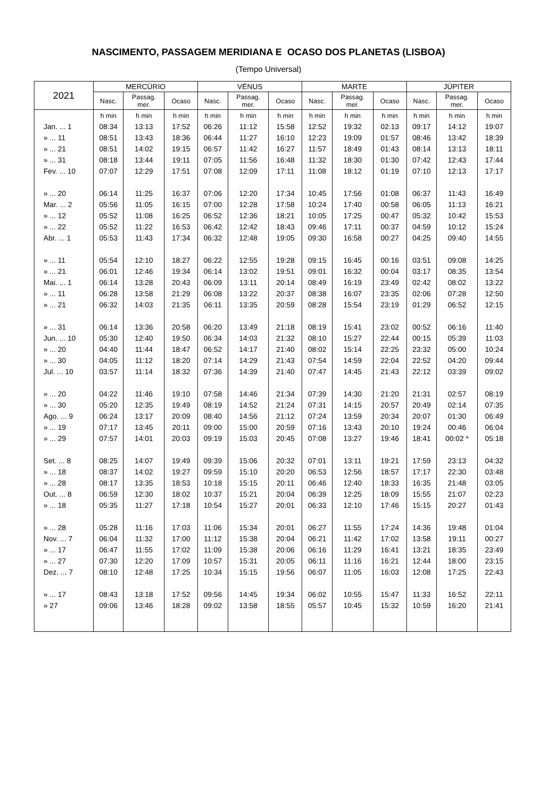NASCIMENTO, PASSAGEM MERIDIANA E OCASO DOS PLANETAS (LISBOA)
(Tempo Universal)
| 2021 | MERCÚRIO | | | VÉNUS | | | MARTE | | | JÚPITER | | |
| --- | --- | --- | --- | --- | --- | --- | --- | --- | --- | --- | --- | --- |
| | Nasc. | Passag. mer. | Ocaso | Nasc. | Passag. mer. | Ocaso | Nasc. | Passag. mer. | Ocaso | Nasc. | Passag. mer. | Ocaso |
| | h min | h min | h min | h min | h min | h min | h min | h min | h min | h min | h min | h min |
| Jan. ... 1 | 08:34 | 13:13 | 17:52 | 06:26 | 11:12 | 15:58 | 12:52 | 19:32 | 02:13 | 09:17 | 14:12 | 19:07 |
| » ... 11 | 08:51 | 13:43 | 18:36 | 06:44 | 11:27 | 16:10 | 12:23 | 19:09 | 01:57 | 08:46 | 13:42 | 18:39 |
| » ... 21 | 08:51 | 14:02 | 19:15 | 06:57 | 11:42 | 16:27 | 11:57 | 18:49 | 01:43 | 08:14 | 13:13 | 18:11 |
| » ... 31 | 08:18 | 13:44 | 19:11 | 07:05 | 11:56 | 16:48 | 11:32 | 18:30 | 01:30 | 07:42 | 12:43 | 17:44 |
| Fev. ... 10 | 07:07 | 12:29 | 17:51 | 07:08 | 12:09 | 17:11 | 11:08 | 18:12 | 01:19 | 07:10 | 12:13 | 17:17 |
| » ... 20 | 06:14 | 11:25 | 16:37 | 07:06 | 12:20 | 17:34 | 10:45 | 17:56 | 01:08 | 06:37 | 11:43 | 16:49 |
| Mar. ... 2 | 05:56 | 11:05 | 16:15 | 07:00 | 12:28 | 17:58 | 10:24 | 17:40 | 00:58 | 06:05 | 11:13 | 16:21 |
| » ... 12 | 05:52 | 11:08 | 16:25 | 06:52 | 12:36 | 18:21 | 10:05 | 17:25 | 00:47 | 05:32 | 10:42 | 15:53 |
| » ... 22 | 05:52 | 11:22 | 16:53 | 06:42 | 12:42 | 18:43 | 09:46 | 17:11 | 00:37 | 04:59 | 10:12 | 15:24 |
| Abr. ... 1 | 05:53 | 11:43 | 17:34 | 06:32 | 12:48 | 19:05 | 09:30 | 16:58 | 00:27 | 04:25 | 09:40 | 14:55 |
| » ... 11 | 05:54 | 12:10 | 18:27 | 06:22 | 12:55 | 19:28 | 09:15 | 16:45 | 00:16 | 03:51 | 09:08 | 14:25 |
| » ... 21 | 06:01 | 12:46 | 19:34 | 06:14 | 13:02 | 19:51 | 09:01 | 16:32 | 00:04 | 03:17 | 08:35 | 13:54 |
| Mai. ... 1 | 06:14 | 13:28 | 20:43 | 06:09 | 13:11 | 20:14 | 08:49 | 16:19 | 23:49 | 02:42 | 08:02 | 13:22 |
| » ... 11 | 06:28 | 13:58 | 21:29 | 06:08 | 13:22 | 20:37 | 08:38 | 16:07 | 23:35 | 02:06 | 07:28 | 12:50 |
| » ... 21 | 06:32 | 14:03 | 21:35 | 06:11 | 13:35 | 20:59 | 08:28 | 15:54 | 23:19 | 01:29 | 06:52 | 12:15 |
| » ... 31 | 06:14 | 13:36 | 20:58 | 06:20 | 13:49 | 21:18 | 08:19 | 15:41 | 23:02 | 00:52 | 06:16 | 11:40 |
| Jun. ... 10 | 05:30 | 12:40 | 19:50 | 06:34 | 14:03 | 21:32 | 08:10 | 15:27 | 22:44 | 00:15 | 05:39 | 11:03 |
| » ... 20 | 04:40 | 11:44 | 18:47 | 06:52 | 14:17 | 21:40 | 08:02 | 15:14 | 22:25 | 23:32 | 05:00 | 10:24 |
| » ... 30 | 04:05 | 11:12 | 18:20 | 07:14 | 14:29 | 21:43 | 07:54 | 14:59 | 22:04 | 22:52 | 04:20 | 09:44 |
| Jul. ... 10 | 03:57 | 11:14 | 18:32 | 07:36 | 14:39 | 21:40 | 07:47 | 14:45 | 21:43 | 22:12 | 03:39 | 09:02 |
| » ... 20 | 04:22 | 11:46 | 19:10 | 07:58 | 14:46 | 21:34 | 07:39 | 14:30 | 21:20 | 21:31 | 02:57 | 08:19 |
| » ... 30 | 05:20 | 12:35 | 19:49 | 08:19 | 14:52 | 21:24 | 07:31 | 14:15 | 20:57 | 20:49 | 02:14 | 07:35 |
| Ago. ... 9 | 06:24 | 13:17 | 20:09 | 08:40 | 14:56 | 21:12 | 07:24 | 13:59 | 20:34 | 20:07 | 01:30 | 06:49 |
| » ... 19 | 07:17 | 13:45 | 20:11 | 09:00 | 15:00 | 20:59 | 07:16 | 13:43 | 20:10 | 19:24 | 00:46 | 06:04 |
| » ... 29 | 07:57 | 14:01 | 20:03 | 09:19 | 15:03 | 20:45 | 07:08 | 13:27 | 19:46 | 18:41 | 00:02 * | 05:18 |
| Set. ... 8 | 08:25 | 14:07 | 19:49 | 09:39 | 15:06 | 20:32 | 07:01 | 13:11 | 19:21 | 17:59 | 23:13 | 04:32 |
| » ... 18 | 08:37 | 14:02 | 19:27 | 09:59 | 15:10 | 20:20 | 06:53 | 12:56 | 18:57 | 17:17 | 22:30 | 03:48 |
| » ... 28 | 08:17 | 13:35 | 18:53 | 10:18 | 15:15 | 20:11 | 06:46 | 12:40 | 18:33 | 16:35 | 21:48 | 03:05 |
| Out. ... 8 | 06:59 | 12:30 | 18:02 | 10:37 | 15:21 | 20:04 | 06:39 | 12:25 | 18:09 | 15:55 | 21:07 | 02:23 |
| » ... 18 | 05:35 | 11:27 | 17:18 | 10:54 | 15:27 | 20:01 | 06:33 | 12:10 | 17:46 | 15:15 | 20:27 | 01:43 |
| » ... 28 | 05:28 | 11:16 | 17:03 | 11:06 | 15:34 | 20:01 | 06:27 | 11:55 | 17:24 | 14:36 | 19:48 | 01:04 |
| Nov. ... 7 | 06:04 | 11:32 | 17:00 | 11:12 | 15:38 | 20:04 | 06:21 | 11:42 | 17:02 | 13:58 | 19:11 | 00:27 |
| » ... 17 | 06:47 | 11:55 | 17:02 | 11:09 | 15:38 | 20:06 | 06:16 | 11:29 | 16:41 | 13:21 | 18:35 | 23:49 |
| » ... 27 | 07:30 | 12:20 | 17:09 | 10:57 | 15:31 | 20:05 | 06:11 | 11:16 | 16:21 | 12:44 | 18:00 | 23:15 |
| Dez. ... 7 | 08:10 | 12:48 | 17:25 | 10:34 | 15:15 | 19:56 | 06:07 | 11:05 | 16:03 | 12:08 | 17:25 | 22:43 |
| » ... 17 | 08:43 | 13:18 | 17:52 | 09:56 | 14:45 | 19:34 | 06:02 | 10:55 | 15:47 | 11:33 | 16:52 | 22:11 |
| » 27 | 09:06 | 13:46 | 18:28 | 09:02 | 13:58 | 18:55 | 05:57 | 10:45 | 15:32 | 10:59 | 16:20 | 21:41 |